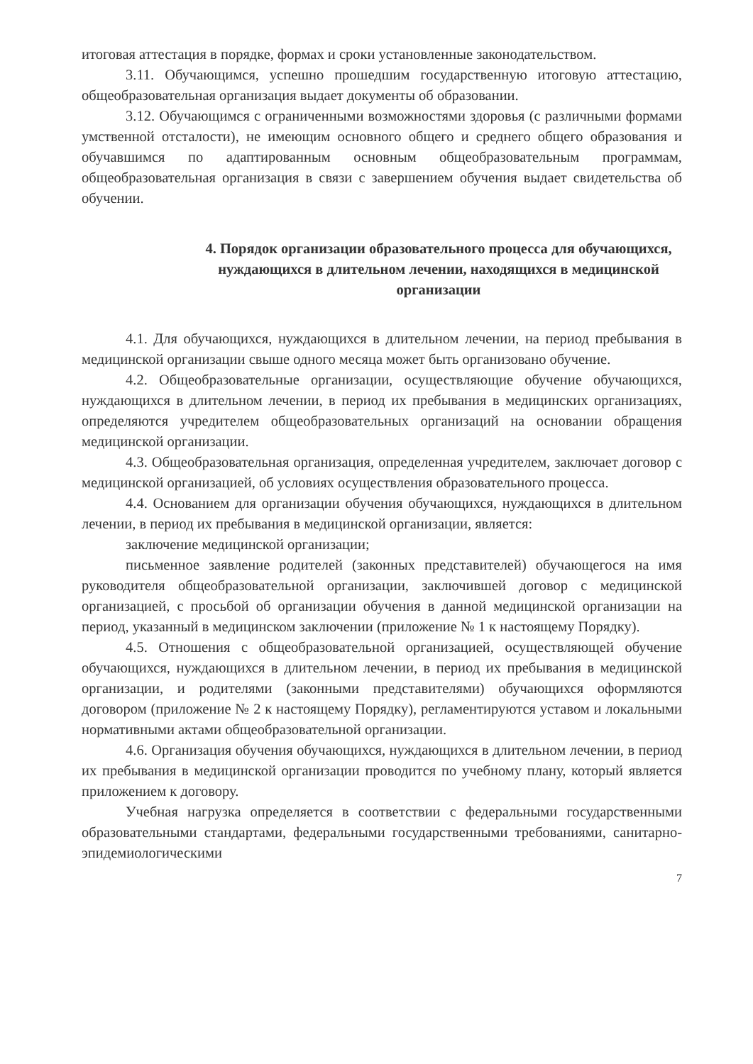итоговая аттестация в порядке, формах и сроки установленные законодательством.
3.11. Обучающимся, успешно прошедшим государственную итоговую аттестацию, общеобразовательная организация выдает документы об образовании.
3.12. Обучающимся с ограниченными возможностями здоровья (с различными формами умственной отсталости), не имеющим основного общего и среднего общего образования и обучавшимся по адаптированным основным общеобразовательным программам, общеобразовательная организация в связи с завершением обучения выдает свидетельства об обучении.
4. Порядок организации образовательного процесса для обучающихся, нуждающихся в длительном лечении, находящихся в медицинской организации
4.1. Для обучающихся, нуждающихся в длительном лечении, на период пребывания в медицинской организации свыше одного месяца может быть организовано обучение.
4.2. Общеобразовательные организации, осуществляющие обучение обучающихся, нуждающихся в длительном лечении, в период их пребывания в медицинских организациях, определяются учредителем общеобразовательных организаций на основании обращения медицинской организации.
4.3. Общеобразовательная организация, определенная учредителем, заключает договор с медицинской организацией, об условиях осуществления образовательного процесса.
4.4. Основанием для организации обучения обучающихся, нуждающихся в длительном лечении, в период их пребывания в медицинской организации, является:
заключение медицинской организации;
письменное заявление родителей (законных представителей) обучающегося на имя руководителя общеобразовательной организации, заключившей договор с медицинской организацией, с просьбой об организации обучения в данной медицинской организации на период, указанный в медицинском заключении (приложение № 1 к настоящему Порядку).
4.5. Отношения с общеобразовательной организацией, осуществляющей обучение обучающихся, нуждающихся в длительном лечении, в период их пребывания в медицинской организации, и родителями (законными представителями) обучающихся оформляются договором (приложение № 2 к настоящему Порядку), регламентируются уставом и локальными нормативными актами общеобразовательной организации.
4.6. Организация обучения обучающихся, нуждающихся в длительном лечении, в период их пребывания в медицинской организации проводится по учебному плану, который является приложением к договору.
Учебная нагрузка определяется в соответствии с федеральными государственными образовательными стандартами, федеральными государственными требованиями, санитарно-эпидемиологическими
7